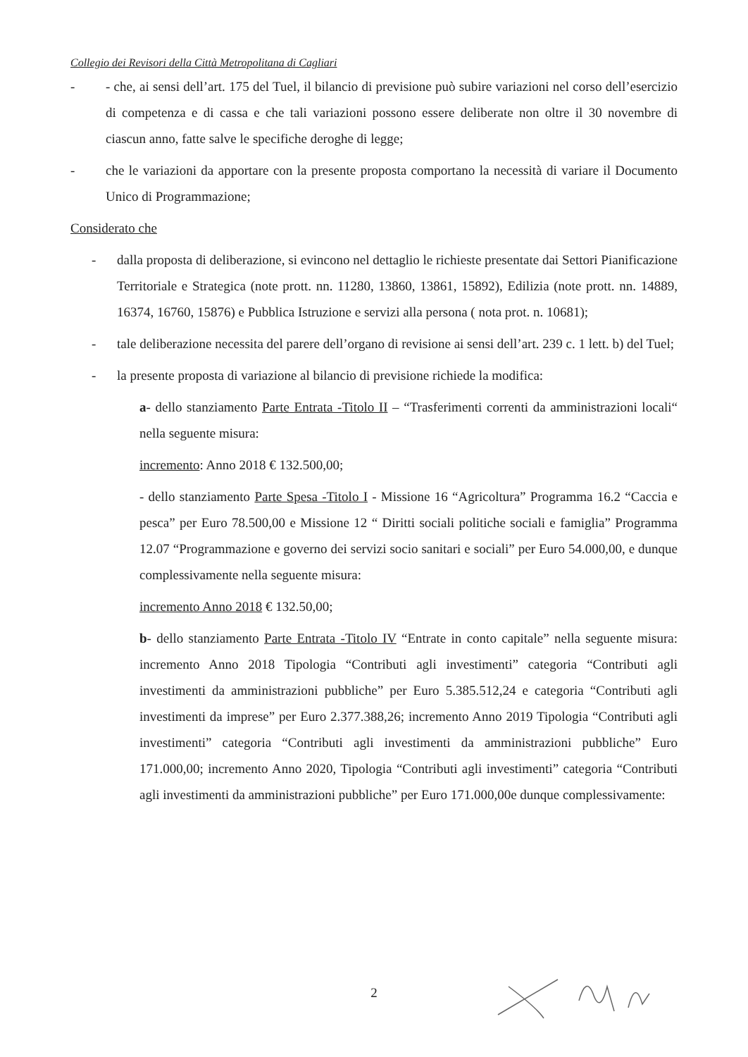Collegio dei Revisori della Città Metropolitana di Cagliari
- - che, ai sensi dell’art. 175 del Tuel, il bilancio di previsione può subire variazioni nel corso dell’esercizio di competenza e di cassa e che tali variazioni possono essere deliberate non oltre il 30 novembre di ciascun anno, fatte salve le specifiche deroghe di legge;
- che le variazioni da apportare con la presente proposta comportano la necessità di variare il Documento Unico di Programmazione;
Considerato che
- dalla proposta di deliberazione, si evincono nel dettaglio le richieste presentate dai Settori Pianificazione Territoriale e Strategica (note prott. nn. 11280, 13860, 13861, 15892), Edilizia (note prott. nn. 14889, 16374, 16760, 15876) e Pubblica Istruzione e servizi alla persona ( nota prot. n. 10681);
- tale deliberazione necessita del parere dell’organo di revisione ai sensi dell’art. 239 c. 1 lett. b) del Tuel;
- la presente proposta di variazione al bilancio di previsione richiede la modifica:
a- dello stanziamento Parte Entrata -Titolo II – “Trasferimenti correnti da amministrazioni locali“ nella seguente misura:
incremento: Anno 2018 € 132.500,00;
- dello stanziamento Parte Spesa -Titolo I - Missione 16 “Agricoltura” Programma 16.2 “Caccia e pesca” per Euro 78.500,00 e Missione 12 “ Diritti sociali politiche sociali e famiglia” Programma 12.07 “Programmazione e governo dei servizi socio sanitari e sociali” per Euro 54.000,00, e dunque complessivamente nella seguente misura:
incremento Anno 2018 € 132.50,00;
b- dello stanziamento Parte Entrata -Titolo IV “Entrate in conto capitale” nella seguente misura: incremento Anno 2018 Tipologia “Contributi agli investimenti” categoria “Contributi agli investimenti da amministrazioni pubbliche” per Euro 5.385.512,24 e categoria “Contributi agli investimenti da imprese” per Euro 2.377.388,26; incremento Anno 2019 Tipologia “Contributi agli investimenti” categoria “Contributi agli investimenti da amministrazioni pubbliche” Euro 171.000,00; incremento Anno 2020, Tipologia “Contributi agli investimenti” categoria “Contributi agli investimenti da amministrazioni pubbliche” per Euro 171.000,00e dunque complessivamente:
2